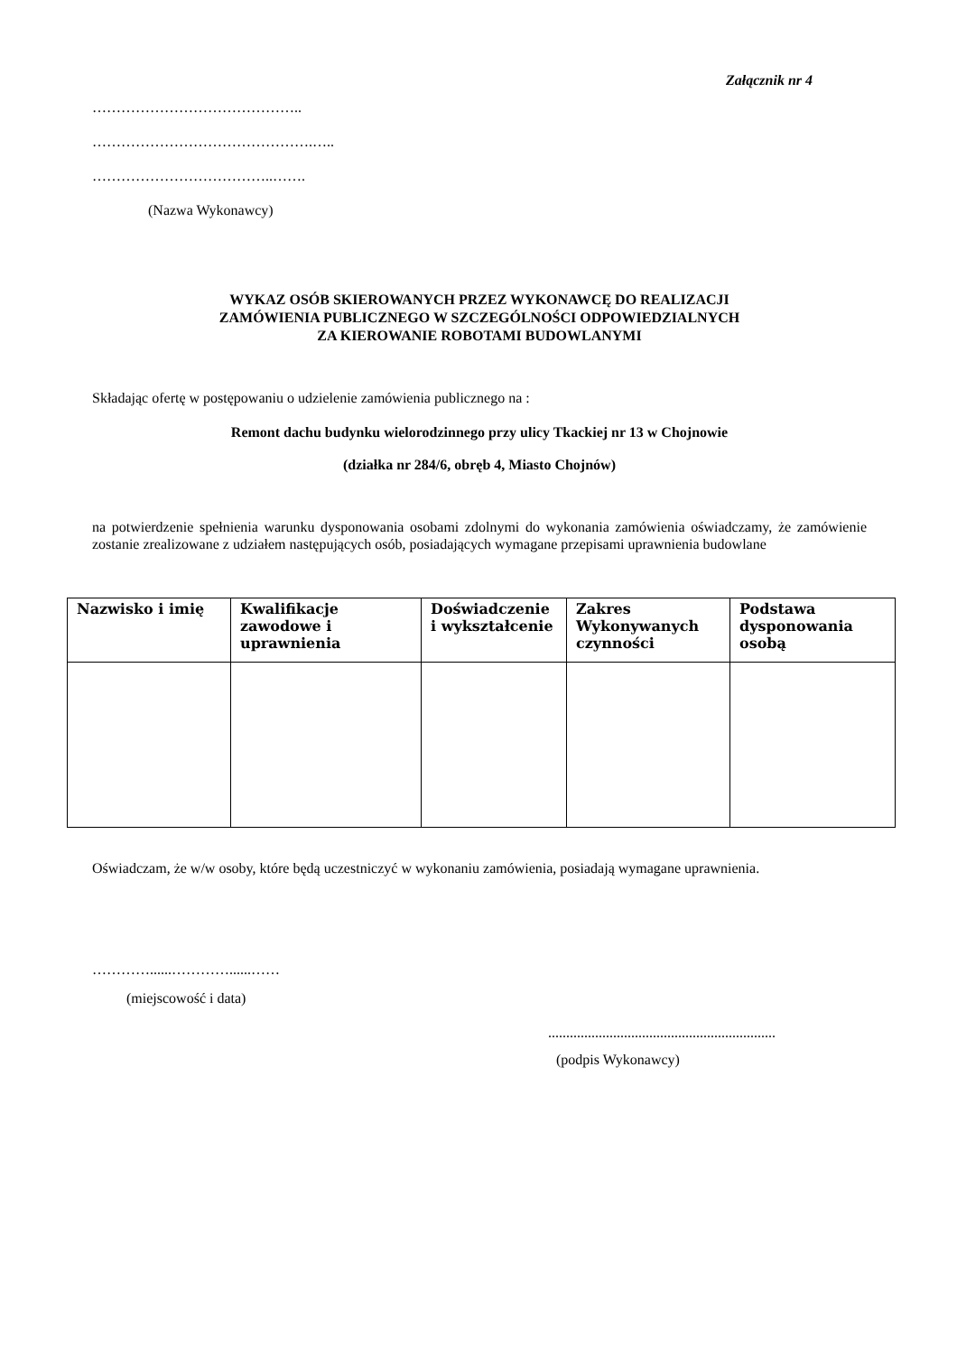Załącznik nr 4
……………………………………..
……………………………………….…..
………………………………..…….
(Nazwa Wykonawcy)
WYKAZ OSÓB SKIEROWANYCH PRZEZ WYKONAWCĘ DO REALIZACJI
ZAMÓWIENIA PUBLICZNEGO W SZCZEGÓLNOŚCI ODPOWIEDZIALNYCH
ZA KIEROWANIE ROBOTAMI BUDOWLANYMI
Składając ofertę w postępowaniu o udzielenie zamówienia publicznego na :
Remont dachu budynku wielorodzinnego przy ulicy Tkackiej nr 13 w Chojnowie
(działka nr 284/6, obręb 4, Miasto Chojnów)
na potwierdzenie spełnienia warunku dysponowania osobami zdolnymi do wykonania zamówienia oświadczamy, że zamówienie zostanie zrealizowane z udziałem następujących osób, posiadających wymagane przepisami uprawnienia budowlane
| Nazwisko i imię | Kwalifikacje zawodowe i uprawnienia | Doświadczenie i wykształcenie | Zakres Wykonywanych czynności | Podstawa dysponowania osobą |
| --- | --- | --- | --- | --- |
Oświadczam, że w/w osoby, które będą uczestniczyć w wykonaniu zamówienia, posiadają wymagane uprawnienia.
…………......…………......……
(miejscowość i data)
...............................................................
(podpis Wykonawcy)